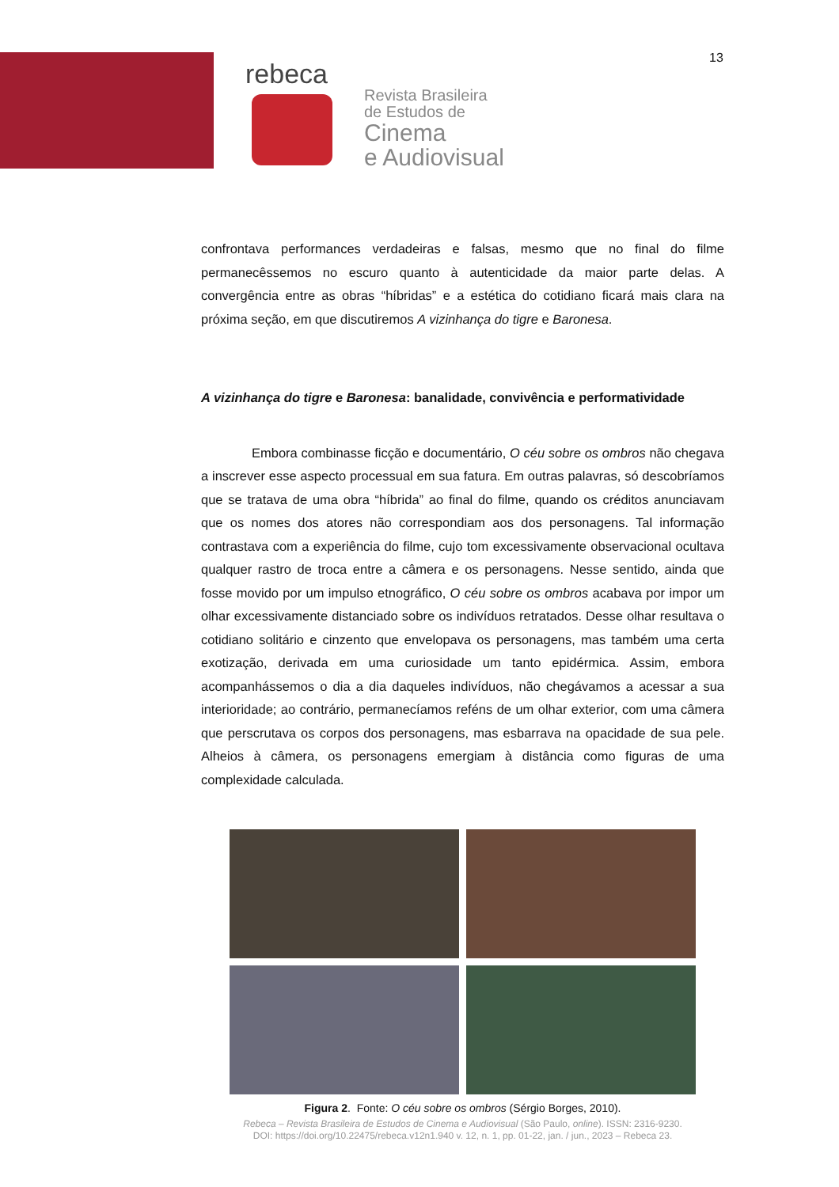13
rebeca
Revista Brasileira
de Estudos de
Cinema
e Audiovisual
confrontava performances verdadeiras e falsas, mesmo que no final do filme permanecêssemos no escuro quanto à autenticidade da maior parte delas. A convergência entre as obras “híbridas” e a estética do cotidiano ficará mais clara na próxima seção, em que discutiremos A vizinhança do tigre e Baronesa.
A vizinhança do tigre e Baronesa: banalidade, convivência e performatividade
Embora combinasse ficção e documentário, O céu sobre os ombros não chegava a inscrever esse aspecto processual em sua fatura. Em outras palavras, só descobríamos que se tratava de uma obra “híbrida” ao final do filme, quando os créditos anunciavam que os nomes dos atores não correspondiam aos dos personagens. Tal informação contrastava com a experiência do filme, cujo tom excessivamente observacional ocultava qualquer rastro de troca entre a câmera e os personagens. Nesse sentido, ainda que fosse movido por um impulso etnográfico, O céu sobre os ombros acabava por impor um olhar excessivamente distanciado sobre os indivíduos retratados. Desse olhar resultava o cotidiano solitário e cinzento que envelopava os personagens, mas também uma certa exotização, derivada em uma curiosidade um tanto epidérmica. Assim, embora acompanhássemos o dia a dia daqueles indivíduos, não chegávamos a acessar a sua interioridade; ao contrário, permanecíamos reféns de um olhar exterior, com uma câmera que perscrutava os corpos dos personagens, mas esbarrava na opacidade de sua pele. Alheios à câmera, os personagens emergiam à distância como figuras de uma complexidade calculada.
Figura 2. Fonte: O céu sobre os ombros (Sérgio Borges, 2010).
Rebeca – Revista Brasileira de Estudos de Cinema e Audiovisual (São Paulo, online). ISSN: 2316-9230.
DOI: https://doi.org/10.22475/rebeca.v12n1.940 v. 12, n. 1, pp. 01-22, jan. / jun., 2023 – Rebeca 23.